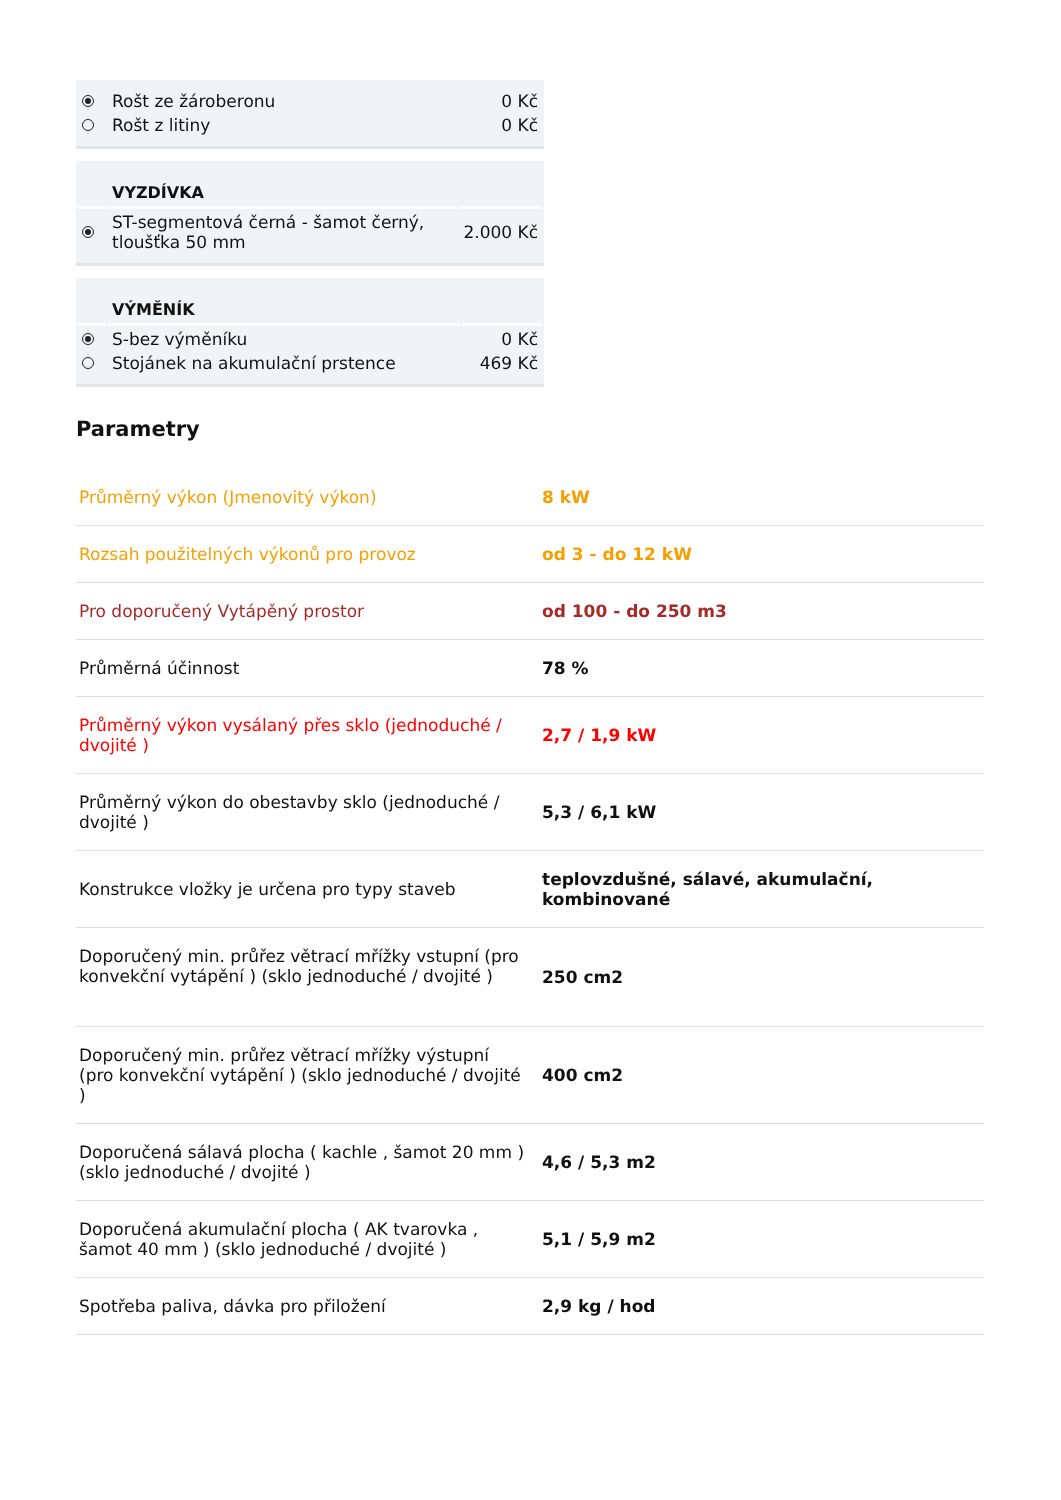| | Rošt ze žároberonu | 0 Kč |
| | Rošt z litiny | 0 Kč |
| | VYZDÍVKA | |
| --- | --- | --- |
| | ST-segmentová černá - šamot černý, tloušťka 50 mm | 2.000 Kč |
| | VÝMĚNÍK | |
| --- | --- | --- |
| | S-bez výměníku | 0 Kč |
| | Stojánek na akumulační prstence | 469 Kč |
Parametry
| Průměrný výkon (Jmenovitý výkon) | 8 kW |
| Rozsah použitelných výkonů pro provoz | od 3 - do 12 kW |
| Pro doporučený Vytápěný prostor | od 100 - do 250 m3 |
| Průměrná účinnost | 78 % |
| Průměrný výkon vysálaný přes sklo (jednoduché / dvojité ) | 2,7 / 1,9 kW |
| Průměrný výkon do obestavby sklo (jednoduché / dvojité ) | 5,3 / 6,1 kW |
| Konstrukce vložky je určena pro typy staveb | teplovzdušné, sálavé, akumulační, kombinované |
| Doporučený min. průřez větrací mřížky vstupní (pro konvekční vytápění ) (sklo jednoduché / dvojité ) | 250 cm2 |
| Doporučený min. průřez větrací mřížky výstupní (pro konvekční vytápění ) (sklo jednoduché / dvojité ) | 400 cm2 |
| Doporučená sálavá plocha ( kachle , šamot 20 mm ) (sklo jednoduché / dvojité ) | 4,6 / 5,3 m2 |
| Doporučená akumulační plocha ( AK tvarovka , šamot 40 mm ) (sklo jednoduché / dvojité ) | 5,1 / 5,9 m2 |
| Spotřeba paliva, dávka pro přiložení | 2,9 kg / hod |